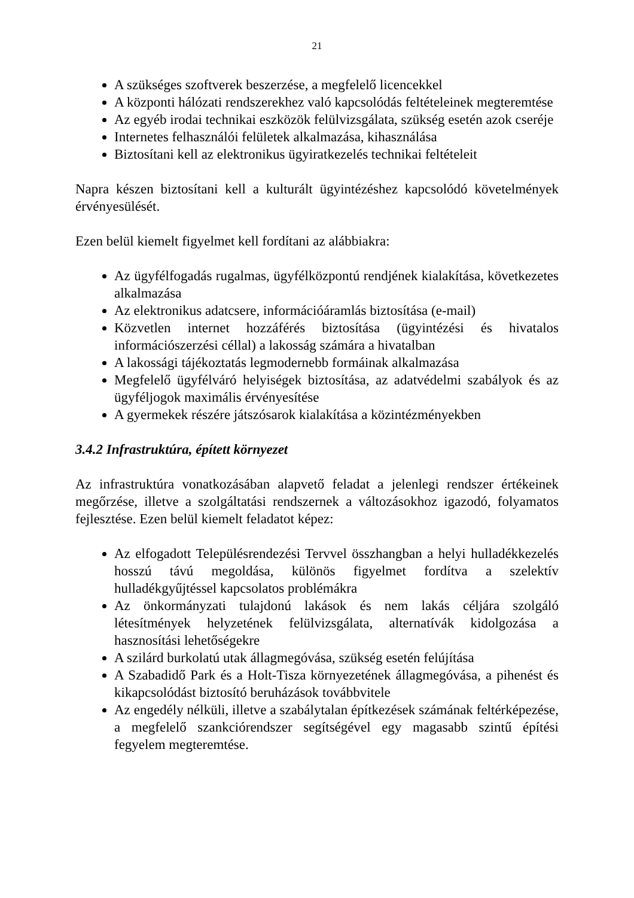21
A szükséges szoftverek beszerzése, a megfelelő licencekkel
A központi hálózati rendszerekhez való kapcsolódás feltételeinek megteremtése
Az egyéb irodai technikai eszközök felülvizsgálata, szükség esetén azok cseréje
Internetes felhasználói felületek alkalmazása, kihasználása
Biztosítani kell az elektronikus ügyiratkezelés technikai feltételeit
Napra készen biztosítani kell a kulturált ügyintézéshez kapcsolódó követelmények érvényesülését.
Ezen belül kiemelt figyelmet kell fordítani az alábbiakra:
Az ügyfélfogadás rugalmas, ügyfélközpontú rendjének kialakítása, következetes alkalmazása
Az elektronikus adatcsere, információáramlás biztosítása (e-mail)
Közvetlen internet hozzáférés biztosítása (ügyintézési és hivatalos információszerzési céllal) a lakosság számára a hivatalban
A lakossági tájékoztatás legmodernebb formáinak alkalmazása
Megfelelő ügyfélváró helyiségek biztosítása, az adatvédelmi szabályok és az ügyféljogok maximális érvényesítése
A gyermekek részére játszósarok kialakítása a közintézményekben
3.4.2 Infrastruktúra, épített környezet
Az infrastruktúra vonatkozásában alapvető feladat a jelenlegi rendszer értékeinek megőrzése, illetve a szolgáltatási rendszernek a változásokhoz igazodó, folyamatos fejlesztése. Ezen belül kiemelt feladatot képez:
Az elfogadott Településrendezési Tervvel összhangban a helyi hulladékkezelés hosszú távú megoldása, különös figyelmet fordítva a szelektív hulladékgyűjtéssel kapcsolatos problémákra
Az önkormányzati tulajdonú lakások és nem lakás céljára szolgáló létesítmények helyzetének felülvizsgálata, alternatívák kidolgozása a hasznosítási lehetőségekre
A szilárd burkolatú utak állagmegóvása, szükség esetén felújítása
A Szabadidő Park és a Holt-Tisza környezetének állagmegóvása, a pihenést és kikapcsolódást biztosító beruházások továbbvitele
Az engedély nélküli, illetve a szabálytalan építkezések számának feltérképezése, a megfelelő szankciórendszer segítségével egy magasabb szintű építési fegyelem megteremtése.